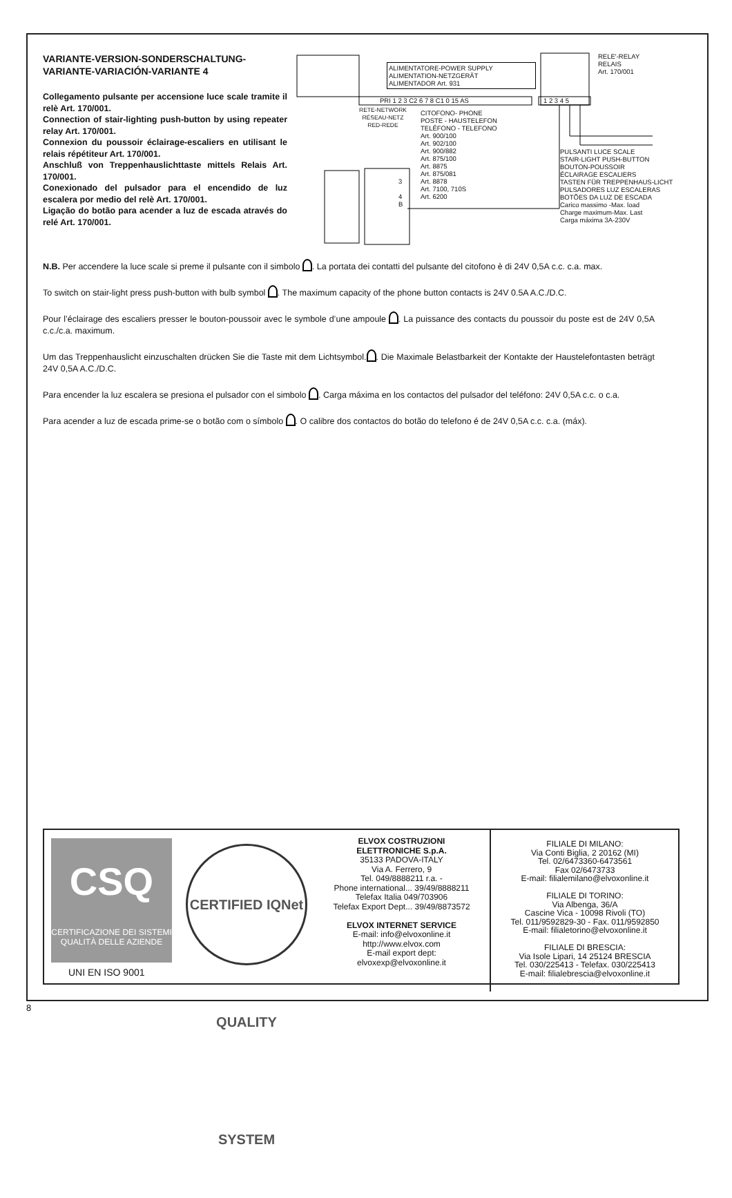VARIANTE-VERSION-SONDERSCHALTUNG-VARIANTE-VARIACIÓN-VARIANTE 4
Collegamento pulsante per accensione luce scale tramite il relè Art. 170/001.
Connection of stair-lighting push-button by using repeater relay Art. 170/001.
Connexion du poussoir éclairage-escaliers en utilisant le relais répétiteur Art. 170/001.
Anschluß von Treppenhauslichttaste mittels Relais Art. 170/001.
Conexionado del pulsador para el encendido de luz escalera por medio del relè Art. 170/001.
Ligação do botão para acender a luz de escada através do relé Art. 170/001.
ALIMENTATORE-POWER SUPPLY
ALIMENTATION-NETZGERÄT
ALIMENTADOR Art. 931
PRI 1 2 3 C2 6 7 8 C1 0 15 AS 1 2 3 4 5
RELE'-RELAY
RELAIS
Art. 170/001
RETE-NETWORK
RÉSEAU-NETZ
RED-REDE
CITOFONO- PHONE
POSTE - HAUSTELEFON
TELÉFONO - TELEFONO
Art. 900/100
Art. 902/100
Art. 900/882
Art. 875/100
Art. 8875
Art. 875/081
Art. 8878
Art. 7100, 710S
Art. 6200
3
4
B
PULSANTI LUCE SCALE
STAIR-LIGHT PUSH-BUTTON
BOUTON-POUSSOIR
ÉCLAIRAGE ESCALIERS
TASTEN FÜR TREPPENHAUS-LICHT
PULSADORES LUZ ESCALERAS
BOTÕES DA LUZ DE ESCADA
Carico massimo -Max. load
Charge maximum-Max. Last
Carga máxima 3A-230V
N.B. Per accendere la luce scale si preme il pulsante con il simbolo . La portata dei contatti del pulsante del citofono è di 24V 0,5A c.c. c.a. max.
To switch on stair-light press push-button with bulb symbol . The maximum capacity of the phone button contacts is 24V 0.5A A.C./D.C.
Pour l’éclairage des escaliers presser le bouton-poussoir avec le symbole d’une ampoule . La puissance des contacts du poussoir du poste est de 24V 0,5A c.c./c.a. maximum.
Um das Treppenhauslicht einzuschalten drücken Sie die Taste mit dem Lichtsymbol. . Die Maximale Belastbarkeit der Kontakte der Haustelefontasten beträgt 24V 0,5A A.C./D.C.
Para encender la luz escalera se presiona el pulsador con el simbolo . Carga máxima en los contactos del pulsador del teléfono: 24V 0,5A c.c. o c.a.
Para acender a luz de escada prime-se o botão com o símbolo . O calibre dos contactos do botão do telefono é de 24V 0,5A c.c. c.a. (máx).
CSQ
CERTIFICAZIONE DEI SISTEMI
QUALITÀ DELLE AZIENDE
UNI EN ISO 9001
CERTIFIED IQNet QUALITY SYSTEM
ELVOX COSTRUZIONI
ELETTRONICHE S.p.A.
35133 PADOVA-ITALY
Via A. Ferrero, 9
Tel. 049/8888211 r.a. -
Phone international... 39/49/8888211
Telefax Italia 049/703906
Telefax Export Dept... 39/49/8873572
ELVOX INTERNET SERVICE
E-mail: info@elvoxonline.it
http://www.elvox.com
E-mail export dept:
elvoxexp@elvoxonline.it
FILIALE DI MILANO:
Via Conti Biglia, 2 20162 (MI)
Tel. 02/6473360-6473561
Fax 02/6473733
E-mail: filialemilano@elvoxonline.it
FILIALE DI TORINO:
Via Albenga, 36/A
Cascine Vica - 10098 Rivoli (TO)
Tel. 011/9592829-30 - Fax. 011/9592850
E-mail: filialetorino@elvoxonline.it
FILIALE DI BRESCIA:
Via Isole Lipari, 14 25124 BRESCIA
Tel. 030/225413 - Telefax. 030/225413
E-mail: filialebrescia@elvoxonline.it
8